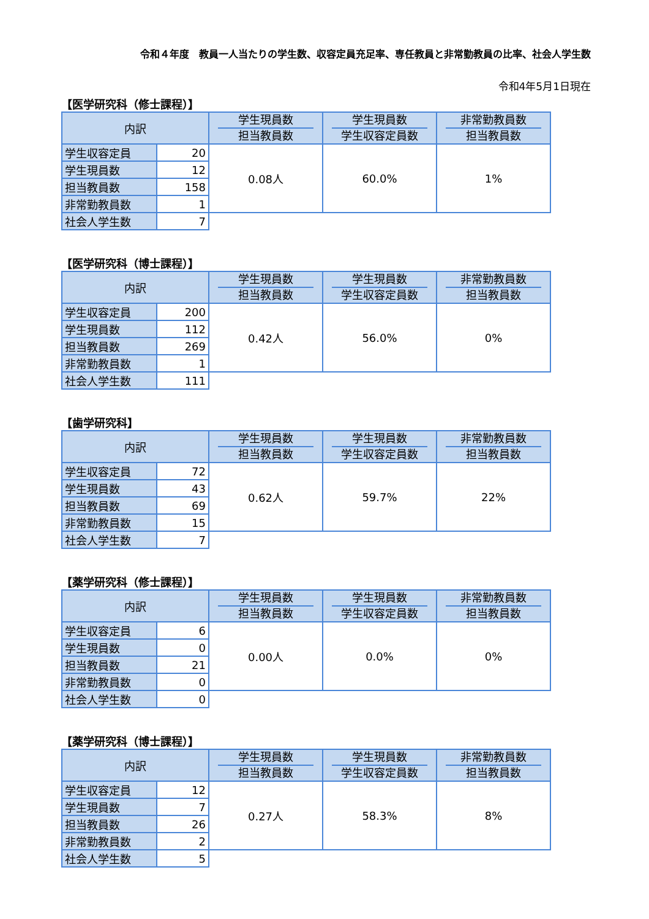令和４年度　教員一人当たりの学生数、収容定員充足率、専任教員と非常勤教員の比率、社会人学生数
令和4年5月1日現在
【医学研究科（修士課程）】
| 内訳 | | 学生現員数 担当教員数 | 学生現員数 学生収容定員数 | 非常勤教員数 担当教員数 |
| --- | --- | --- | --- | --- |
| 学生収容定員 | 20 | 0.08人 | 60.0% | 1% |
| 学生現員数 | 12 | | | |
| 担当教員数 | 158 | | | |
| 非常勤教員数 | 1 | | | |
| 社会人学生数 | 7 | | | |
【医学研究科（博士課程）】
| 内訳 | | 学生現員数 担当教員数 | 学生現員数 学生収容定員数 | 非常勤教員数 担当教員数 |
| --- | --- | --- | --- | --- |
| 学生収容定員 | 200 | 0.42人 | 56.0% | 0% |
| 学生現員数 | 112 | | | |
| 担当教員数 | 269 | | | |
| 非常勤教員数 | 1 | | | |
| 社会人学生数 | 111 | | | |
【歯学研究科】
| 内訳 | | 学生現員数 担当教員数 | 学生現員数 学生収容定員数 | 非常勤教員数 担当教員数 |
| --- | --- | --- | --- | --- |
| 学生収容定員 | 72 | 0.62人 | 59.7% | 22% |
| 学生現員数 | 43 | | | |
| 担当教員数 | 69 | | | |
| 非常勤教員数 | 15 | | | |
| 社会人学生数 | 7 | | | |
【薬学研究科（修士課程）】
| 内訳 | | 学生現員数 担当教員数 | 学生現員数 学生収容定員数 | 非常勤教員数 担当教員数 |
| --- | --- | --- | --- | --- |
| 学生収容定員 | 6 | 0.00人 | 0.0% | 0% |
| 学生現員数 | 0 | | | |
| 担当教員数 | 21 | | | |
| 非常勤教員数 | 0 | | | |
| 社会人学生数 | 0 | | | |
【薬学研究科（博士課程）】
| 内訳 | | 学生現員数 担当教員数 | 学生現員数 学生収容定員数 | 非常勤教員数 担当教員数 |
| --- | --- | --- | --- | --- |
| 学生収容定員 | 12 | 0.27人 | 58.3% | 8% |
| 学生現員数 | 7 | | | |
| 担当教員数 | 26 | | | |
| 非常勤教員数 | 2 | | | |
| 社会人学生数 | 5 | | | |